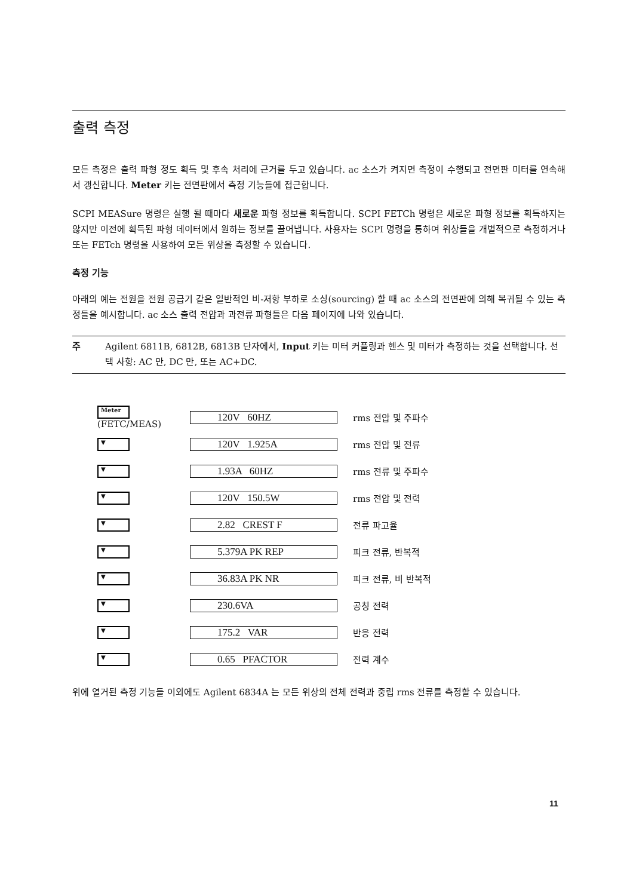출력 측정
모든 측정은 출력 파형 정도 획득 및 후속 처리에 근거를 두고 있습니다. ac 소스가 켜지면 측정이 수행되고 전면판 미터를 연속해서 갱신합니다. Meter 키는 전면판에서 측정 기능들에 접근합니다.
SCPI MEASure 명령은 실행 될 때마다 새로운 파형 정보를 획득합니다. SCPI FETCh 명령은 새로운 파형 정보를 획득하지는 않지만 이전에 획득된 파형 데이터에서 원하는 정보를 끌어냅니다. 사용자는 SCPI 명령을 통하여 위상들을 개별적으로 측정하거나 또는 FETch 명령을 사용하여 모든 위상을 측정할 수 있습니다.
측정 기능
아래의 예는 전원을 전원 공급기 같은 일반적인 비-저항 부하로 소싱(sourcing) 할 때 ac 소스의 전면판에 의해 복귀될 수 있는 측정들을 예시합니다. ac 소스 출력 전압과 과전류 파형들은 다음 페이지에 나와 있습니다.
주 Agilent 6811B, 6812B, 6813B 단자에서, Input 키는 미터 커플링과 헨스 및 미터가 측정하는 것을 선택합니다. 선택 사항: AC 만, DC 만, 또는 AC+DC.
Meter
(FETC/MEAS)
120V 60HZ
rms 전압 및 주파수
▼
120V 1.925A
rms 전압 및 전류
▼
1.93A 60HZ
rms 전류 및 주파수
▼
120V 150.5W
rms 전압 및 전력
▼
2.82 CREST F
전류 파고율
▼
5.379A PK REP
피크 전류, 반복적
▼
36.83A PK NR
피크 전류, 비 반복적
▼
230.6VA
공칭 전력
▼
175.2 VAR
반응 전력
▼
0.65 PFACTOR
전력 계수
위에 열거된 측정 기능들 이외에도 Agilent 6834A 는 모든 위상의 전체 전력과 중립 rms 전류를 측정할 수 있습니다.
11